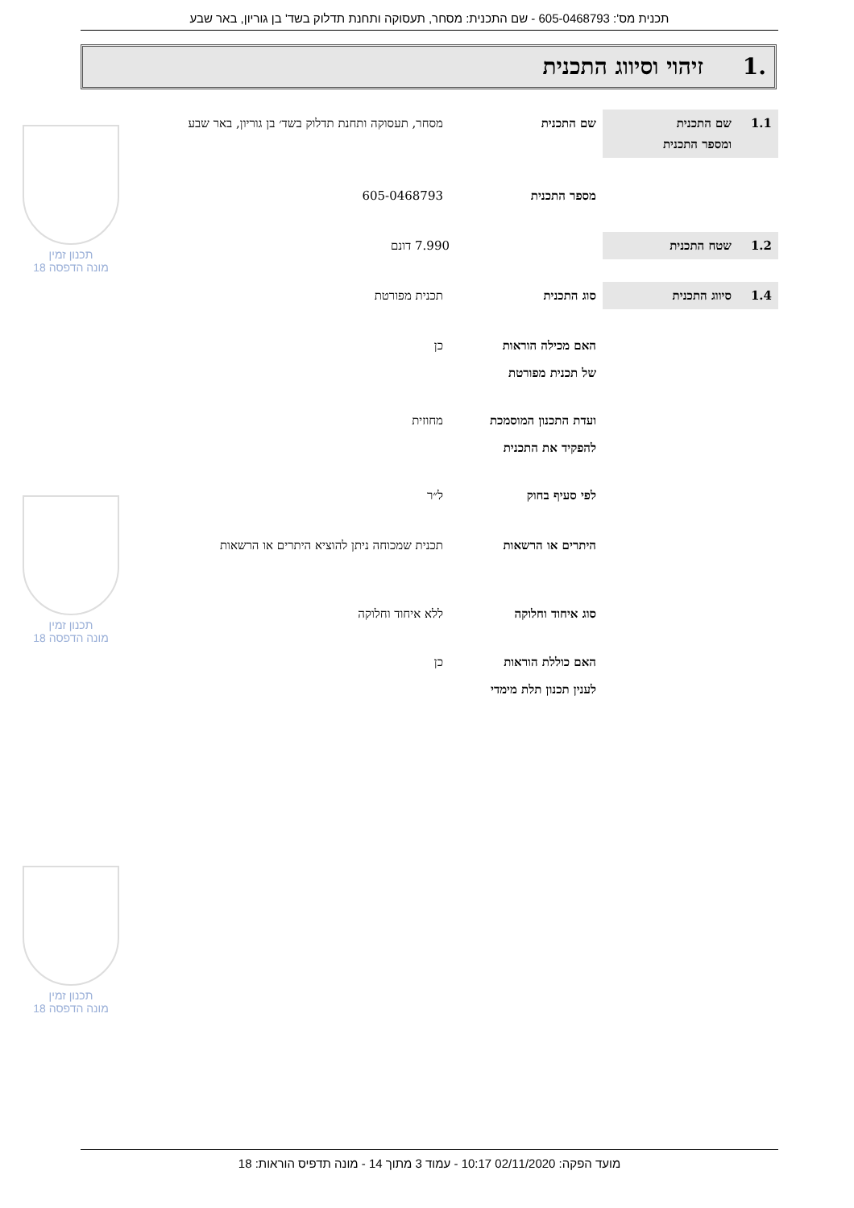תכנית מס': 605-0468793 - שם התכנית: מסחר, תעסוקה ותחנת תדלוק בשד' בן גוריון, באר שבע
.1 זיהוי וסיווג התכנית
1.1 שם התכנית
ומספר התכנית
שם התכנית מסחר, תעסוקה ותחנת תדלוק בשד׳ בן גוריון, באר שבע
מספר התכנית 605-0468793
1.2 שטח התכנית
7.990 דונם
1.4 סיווג התכנית
סוג התכנית תכנית מפורטת
האם מכילה הוראות
של תכנית מפורטת
כן
ועדת התכנון המוסמכת
להפקיד את התכנית
מחוזית
לפי סעיף בחוק ל״ר
היתרים או הרשאות תכנית שמכוחה ניתן להוציא היתרים או הרשאות
סוג איחוד וחלוקה ללא איחוד וחלוקה
האם כוללת הוראות
לענין תכנון תלת מימדי
כן
תכנון זמין
מונה הדפסה 18
תכנון זמין
מונה הדפסה 18
תכנון זמין
מונה הדפסה 18
מועד הפקה: 02/11/2020 10:17 - עמוד 3 מתוך 14 - מונה תדפיס הוראות: 18